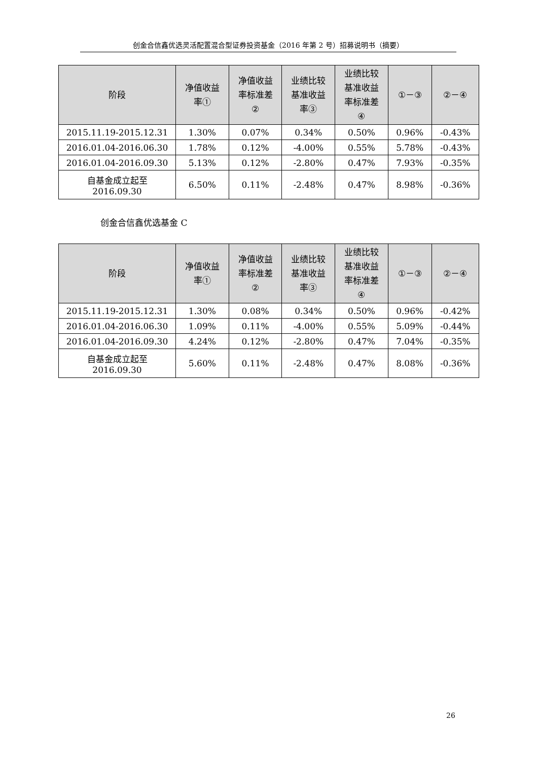创金合信鑫优选灵活配置混合型证券投资基金（2016 年第 2 号）招募说明书（摘要）
| 阶段 | 净值收益 率① | 净值收益 率标准差 ② | 业绩比较 基准收益 率③ | 业绩比较 基准收益 率标准差 ④ | ①－③ | ②－④ |
| --- | --- | --- | --- | --- | --- | --- |
| 2015.11.19-2015.12.31 | 1.30% | 0.07% | 0.34% | 0.50% | 0.96% | -0.43% |
| 2016.01.04-2016.06.30 | 1.78% | 0.12% | -4.00% | 0.55% | 5.78% | -0.43% |
| 2016.01.04-2016.09.30 | 5.13% | 0.12% | -2.80% | 0.47% | 7.93% | -0.35% |
| 自基金成立起至 2016.09.30 | 6.50% | 0.11% | -2.48% | 0.47% | 8.98% | -0.36% |
创金合信鑫优选基金 C
| 阶段 | 净值收益 率① | 净值收益 率标准差 ② | 业绩比较 基准收益 率③ | 业绩比较 基准收益 率标准差 ④ | ①－③ | ②－④ |
| --- | --- | --- | --- | --- | --- | --- |
| 2015.11.19-2015.12.31 | 1.30% | 0.08% | 0.34% | 0.50% | 0.96% | -0.42% |
| 2016.01.04-2016.06.30 | 1.09% | 0.11% | -4.00% | 0.55% | 5.09% | -0.44% |
| 2016.01.04-2016.09.30 | 4.24% | 0.12% | -2.80% | 0.47% | 7.04% | -0.35% |
| 自基金成立起至 2016.09.30 | 5.60% | 0.11% | -2.48% | 0.47% | 8.08% | -0.36% |
26